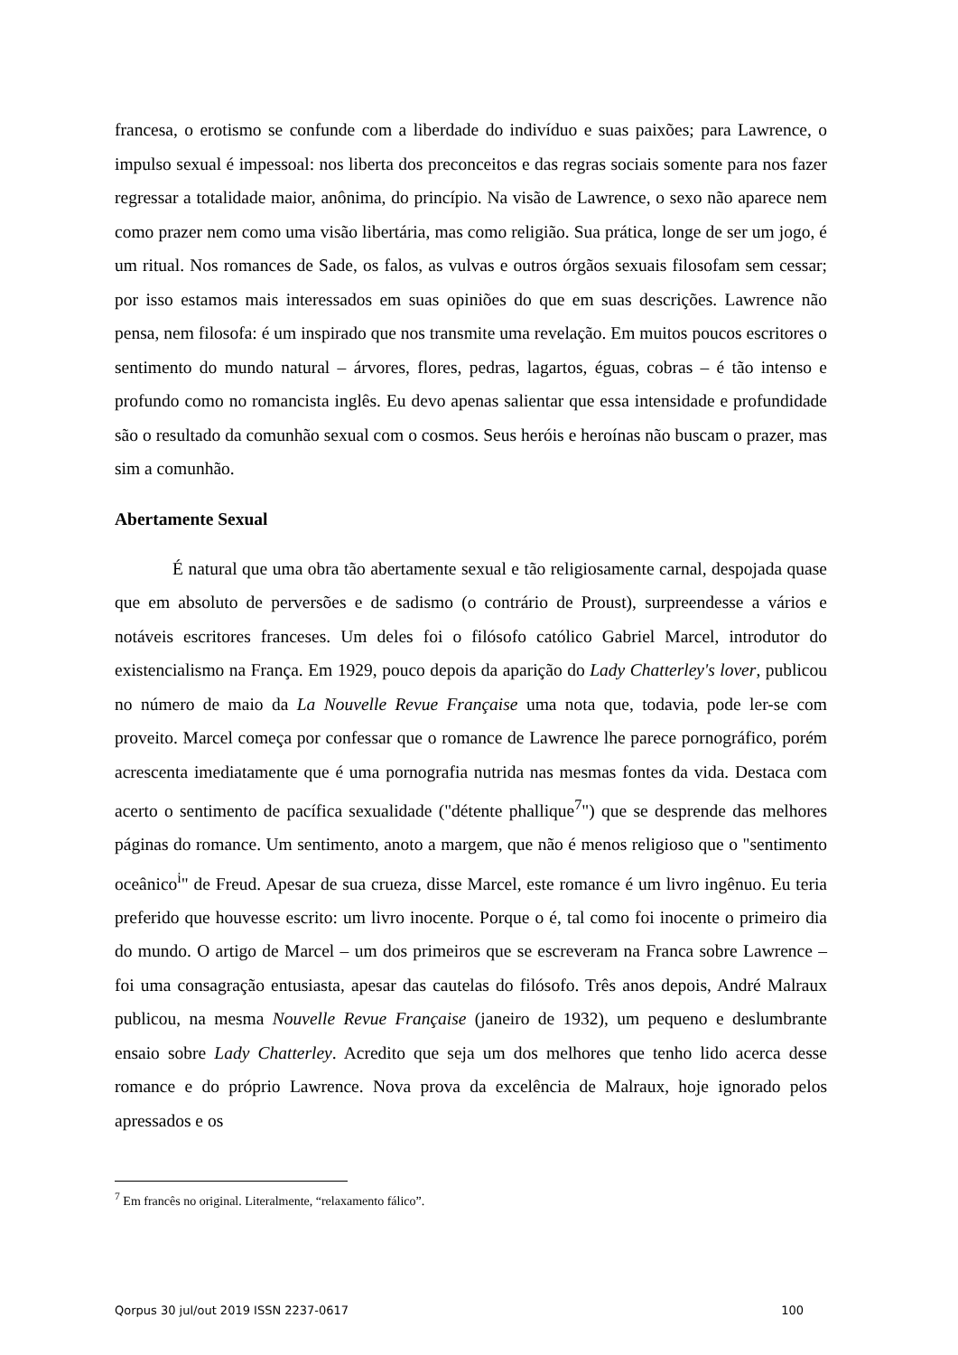francesa, o erotismo se confunde com a liberdade do indivíduo e suas paixões; para Lawrence, o impulso sexual é impessoal: nos liberta dos preconceitos e das regras sociais somente para nos fazer regressar a totalidade maior, anônima, do princípio. Na visão de Lawrence, o sexo não aparece nem como prazer nem como uma visão libertária, mas como religião. Sua prática, longe de ser um jogo, é um ritual. Nos romances de Sade, os falos, as vulvas e outros órgãos sexuais filosofam sem cessar; por isso estamos mais interessados em suas opiniões do que em suas descrições. Lawrence não pensa, nem filosofa: é um inspirado que nos transmite uma revelação. Em muitos poucos escritores o sentimento do mundo natural – árvores, flores, pedras, lagartos, éguas, cobras – é tão intenso e profundo como no romancista inglês. Eu devo apenas salientar que essa intensidade e profundidade são o resultado da comunhão sexual com o cosmos. Seus heróis e heroínas não buscam o prazer, mas sim a comunhão.
Abertamente Sexual
É natural que uma obra tão abertamente sexual e tão religiosamente carnal, despojada quase que em absoluto de perversões e de sadismo (o contrário de Proust), surpreendesse a vários e notáveis escritores franceses. Um deles foi o filósofo católico Gabriel Marcel, introdutor do existencialismo na França. Em 1929, pouco depois da aparição do Lady Chatterley's lover, publicou no número de maio da La Nouvelle Revue Française uma nota que, todavia, pode ler-se com proveito. Marcel começa por confessar que o romance de Lawrence lhe parece pornográfico, porém acrescenta imediatamente que é uma pornografia nutrida nas mesmas fontes da vida. Destaca com acerto o sentimento de pacífica sexualidade ("détente phallique<sup>7</sup>") que se desprende das melhores páginas do romance. Um sentimento, anoto a margem, que não é menos religioso que o "sentimento oceânico<sup>i</sup>" de Freud. Apesar de sua crueza, disse Marcel, este romance é um livro ingênuo. Eu teria preferido que houvesse escrito: um livro inocente. Porque o é, tal como foi inocente o primeiro dia do mundo. O artigo de Marcel – um dos primeiros que se escreveram na Franca sobre Lawrence – foi uma consagração entusiasta, apesar das cautelas do filósofo. Três anos depois, André Malraux publicou, na mesma Nouvelle Revue Française (janeiro de 1932), um pequeno e deslumbrante ensaio sobre Lady Chatterley. Acredito que seja um dos melhores que tenho lido acerca desse romance e do próprio Lawrence. Nova prova da excelência de Malraux, hoje ignorado pelos apressados e os
<sup>7</sup> Em francês no original. Literalmente, “relaxamento fálico”.
Qorpus 30 jul/out 2019 ISSN 2237-0617 100